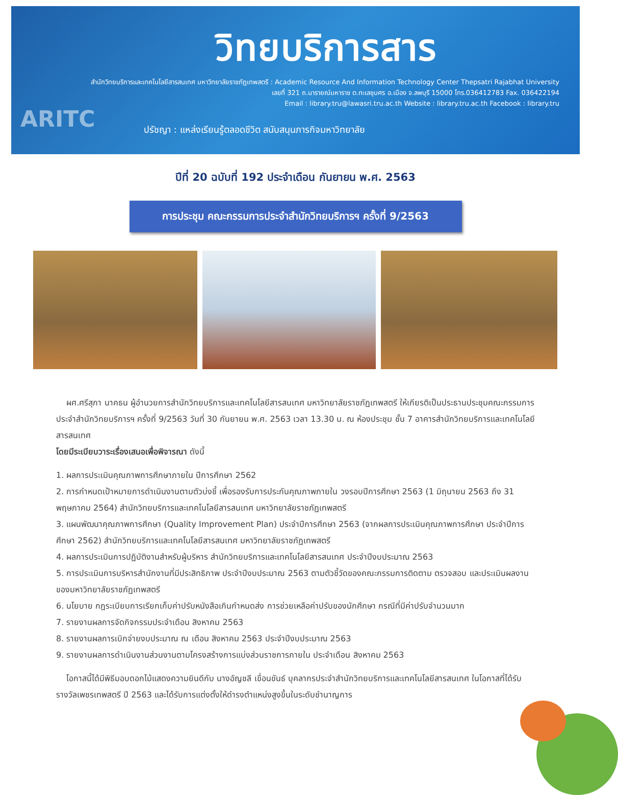วิทยบริการสาร
สำนักวิทยบริการและเทคโนโลยีสารสนเทศ มหาวิทยาลัยราชภัฏเทพสตรี : Academic Resource And Information Technology Center Thepsatri Rajabhat University
เลขที่ 321 ถ.นารายณ์มหาราช ต.ทะเลชุบศร อ.เมือง จ.ลพบุรี 15000 โทร.036412783 Fax. 036422194
Email : library.tru@lawasri.tru.ac.th Website : library.tru.ac.th Facebook : library.tru
ARITC
ปรัชญา : แหล่งเรียนรู้ตลอดชีวิต สนับสนุนภารกิจมหาวิทยาลัย
ปีที่ 20 ฉบับที่ 192 ประจำเดือน กันยายน พ.ศ. 2563
การประชุม คณะกรรมการประจำสำนักวิทยบริการฯ ครั้งที่ 9/2563
ผศ.ศรีสุภา นาคธน ผู้อำนวยการสำนักวิทยบริการและเทคโนโลยีสารสนเทศ มหาวิทยาลัยราชภัฏเทพสตรี ให้เกียรติเป็นประธานประชุมคณะกรรมการประจำสำนักวิทยบริการฯ ครั้งที่ 9/2563 วันที่ 30 กันยายน พ.ศ. 2563 เวลา 13.30 น. ณ ห้องประชุม ชั้น 7 อาคารสำนักวิทยบริการและเทคโนโลยีสารสนเทศ
โดยมีระเบียบวาระเรื่องเสนอเพื่อพิจารณา ดังนี้
1. ผลการประเมินคุณภาพการศึกษาภายใน ปีการศึกษา 2562
2. การกำหนดเป้าหมายการดำเนินงานตามตัวบ่งชี้ เพื่อรองรับการประกันคุณภาพภายใน วงรอบปีการศึกษา 2563 (1 มิถุนายน 2563 ถึง 31 พฤษภาคม 2564) สำนักวิทยบริการและเทคโนโลยีสารสนเทศ มหาวิทยาลัยราชภัฏเทพสตรี
3. แผนพัฒนาคุณภาพการศึกษา (Quality Improvement Plan) ประจำปีการศึกษา 2563 (จากผลการประเมินคุณภาพการศึกษา ประจำปีการศึกษา 2562) สำนักวิทยบริการและเทคโนโลยีสารสนเทศ มหาวิทยาลัยราชภัฏเทพสตรี
4. ผลการประเมินการปฏิบัติงานสำหรับผู้บริหาร สำนักวิทยบริการและเทคโนโลยีสารสนเทศ ประจำปีงบประมาณ 2563
5. การประเมินการบริหารสำนักงานที่มีประสิทธิภาพ ประจำปีงบประมาณ 2563 ตามตัวชี้วัดของคณะกรรมการติดตาม ตรวจสอบ และประเมินผลงานของมหาวิทยาลัยราชภัฏเทพสตรี
6. นโยบาย กฎระเบียบการเรียกเก็บค่าปรับหนังสือเกินกำหนดส่ง การช่วยเหลือค่าปรับของนักศึกษา กรณีที่มีค่าปรับจำนวนมาก
7. รายงานผลการจัดกิจกรรมประจำเดือน สิงหาคม 2563
8. รายงานผลการเบิกจ่ายงบประมาณ ณ เดือน สิงหาคม 2563 ประจำปีงบประมาณ 2563
9. รายงานผลการดำเนินงานส่วนงานตามโครงสร้างการแบ่งส่วนราชการภายใน ประจำเดือน สิงหาคม 2563
โอกาสนี้ได้มีพิธีมอบดอกไม้แสดงความยินดีกับ นางอัญชลี เขื่อนขันธ์ บุคลากรประจำสำนักวิทยบริการและเทคโนโลยีสารสนเทศ ในโอกาสที่ได้รับรางวัลเพชรเทพสตรี ปี 2563 และได้รับการแต่งตั้งให้ดำรงตำแหน่งสูงขึ้นในระดับชำนาญการ